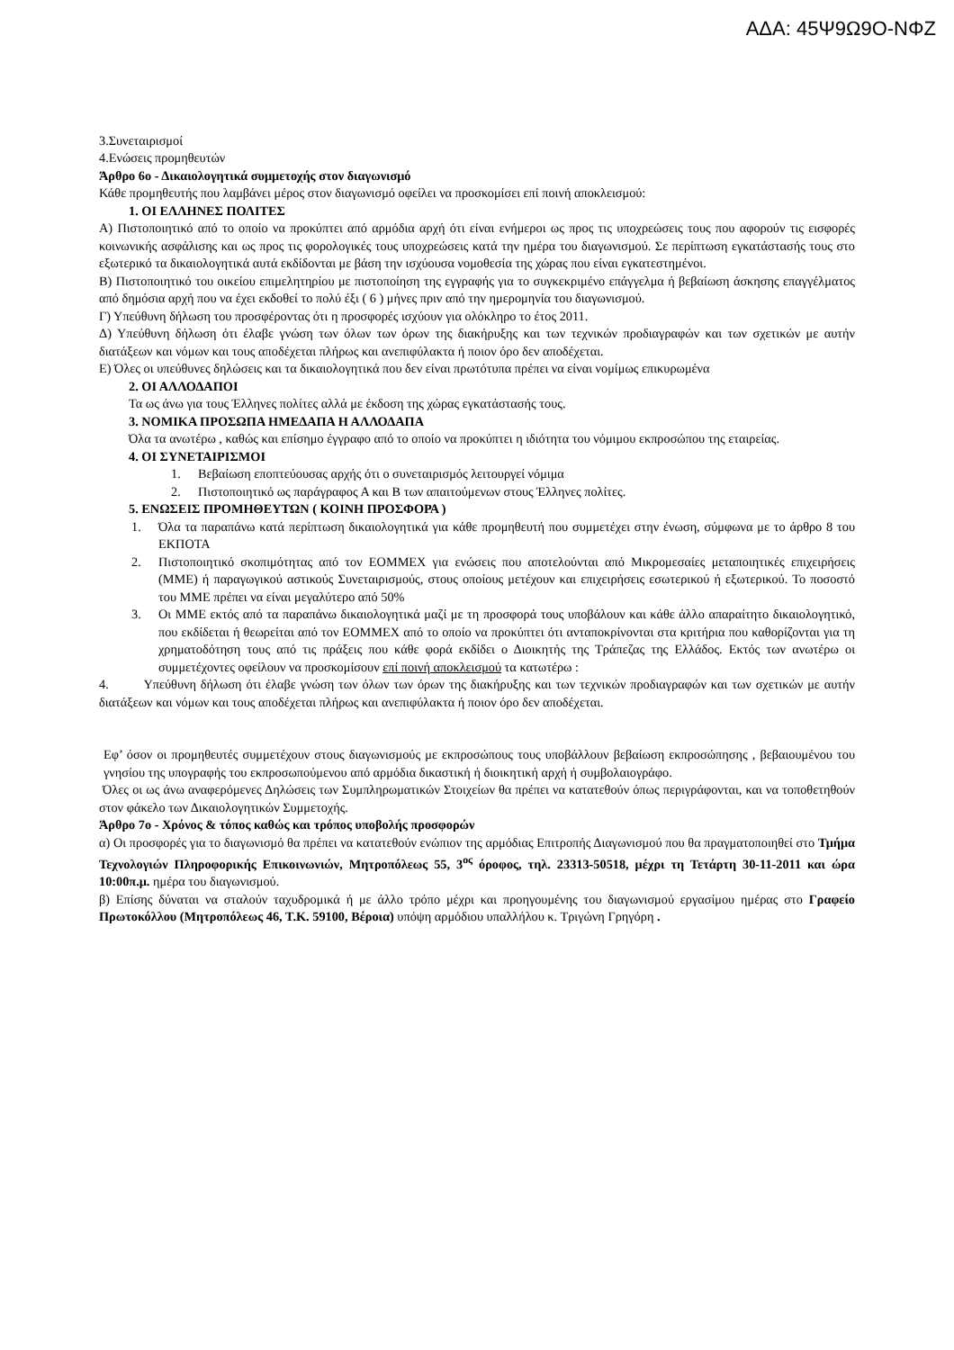ΑΔΑ: 45Ψ9Ω9Ο-ΝΦΖ
3.Συνεταιρισμοί
4.Ενώσεις προμηθευτών
Άρθρο 6ο - Δικαιολογητικά συμμετοχής στον διαγωνισμό
Κάθε προμηθευτής που λαμβάνει μέρος στον διαγωνισμό οφείλει να προσκομίσει επί ποινή αποκλεισμού:
1. ΟΙ ΕΛΛΗΝΕΣ ΠΟΛΙΤΕΣ
Α) Πιστοποιητικό από το οποίο να προκύπτει από αρμόδια αρχή ότι είναι ενήμεροι ως προς τις υποχρεώσεις τους που αφορούν τις εισφορές κοινωνικής ασφάλισης και ως προς τις φορολογικές τους υποχρεώσεις κατά την ημέρα του διαγωνισμού. Σε περίπτωση εγκατάστασής τους στο εξωτερικό τα δικαιολογητικά αυτά εκδίδονται με βάση την ισχύουσα νομοθεσία της χώρας που είναι εγκατεστημένοι.
Β) Πιστοποιητικό του οικείου επιμελητηρίου με πιστοποίηση της εγγραφής για το συγκεκριμένο επάγγελμα ή βεβαίωση άσκησης επαγγέλματος από δημόσια αρχή που να έχει εκδοθεί το πολύ έξι ( 6 ) μήνες πριν από την ημερομηνία του διαγωνισμού.
Γ) Υπεύθυνη δήλωση του προσφέροντας ότι η προσφορές ισχύουν για ολόκληρο το έτος 2011.
Δ) Υπεύθυνη δήλωση ότι έλαβε γνώση των όλων των όρων της διακήρυξης και των τεχνικών προδιαγραφών και των σχετικών με αυτήν διατάξεων και νόμων και τους αποδέχεται πλήρως και ανεπιφύλακτα ή ποιον όρο δεν αποδέχεται.
Ε) Όλες οι υπεύθυνες δηλώσεις και τα δικαιολογητικά που δεν είναι πρωτότυπα πρέπει να είναι νομίμως επικυρωμένα
2. ΟΙ ΑΛΛΟΔΑΠΟΙ
Τα ως άνω για τους Έλληνες πολίτες αλλά με έκδοση της χώρας εγκατάστασής τους.
3. ΝΟΜΙΚΑ ΠΡΟΣΩΠΑ ΗΜΕΔΑΠΑ Η ΑΛΛΟΔΑΠΑ
Όλα τα ανωτέρω , καθώς και επίσημο έγγραφο από το οποίο να προκύπτει η ιδιότητα του νόμιμου εκπροσώπου της εταιρείας.
4. ΟΙ ΣΥΝΕΤΑΙΡΙΣΜΟΙ
1. Βεβαίωση εποπτεύουσας αρχής ότι ο συνεταιρισμός λειτουργεί νόμιμα
2. Πιστοποιητικό ως παράγραφος Α και Β των απαιτούμενων στους Έλληνες πολίτες.
5. ΕΝΩΣΕΙΣ ΠΡΟΜΗΘΕΥΤΩΝ ( ΚΟΙΝΗ ΠΡΟΣΦΟΡΑ )
1. Όλα τα παραπάνω κατά περίπτωση δικαιολογητικά για κάθε προμηθευτή που συμμετέχει στην ένωση, σύμφωνα με το άρθρο 8 του ΕΚΠΟΤΑ
2. Πιστοποιητικό σκοπιμότητας από τον ΕΟΜΜΕΧ για ενώσεις που αποτελούνται από Μικρομεσαίες μεταποιητικές επιχειρήσεις (ΜΜΕ) ή παραγωγικού αστικούς Συνεταιρισμούς, στους οποίους μετέχουν και επιχειρήσεις εσωτερικού ή εξωτερικού. Το ποσοστό του ΜΜΕ πρέπει να είναι μεγαλύτερο από 50%
3. Οι ΜΜΕ εκτός από τα παραπάνω δικαιολογητικά μαζί με τη προσφορά τους υποβάλουν και κάθε άλλο απαραίτητο δικαιολογητικό, που εκδίδεται ή θεωρείται από τον ΕΟΜΜΕΧ από το οποίο να προκύπτει ότι ανταποκρίνονται στα κριτήρια που καθορίζονται για τη χρηματοδότηση τους από τις πράξεις που κάθε φορά εκδίδει ο Διοικητής της Τράπεζας της Ελλάδος. Εκτός των ανωτέρω οι συμμετέχοντες οφείλουν να προσκομίσουν επί ποινή αποκλεισμού τα κατωτέρω :
4. Υπεύθυνη δήλωση ότι έλαβε γνώση των όλων των όρων της διακήρυξης και των τεχνικών προδιαγραφών και των σχετικών με αυτήν διατάξεων και νόμων και τους αποδέχεται πλήρως και ανεπιφύλακτα ή ποιον όρο δεν αποδέχεται.
Εφ’ όσον οι προμηθευτές συμμετέχουν στους διαγωνισμούς με εκπροσώπους τους υποβάλλουν βεβαίωση εκπροσώπησης , βεβαιουμένου του γνησίου της υπογραφής του εκπροσωπούμενου από αρμόδια δικαστική ή διοικητική αρχή ή συμβολαιογράφο.
Όλες οι ως άνω αναφερόμενες Δηλώσεις των Συμπληρωματικών Στοιχείων θα πρέπει να κατατεθούν όπως περιγράφονται, και να τοποθετηθούν στον φάκελο των Δικαιολογητικών Συμμετοχής.
Άρθρο 7ο - Χρόνος & τόπος καθώς και τρόπος υποβολής προσφορών
α) Οι προσφορές για το διαγωνισμό θα πρέπει να κατατεθούν ενώπιον της αρμόδιας Επιτροπής Διαγωνισμού που θα πραγματοποιηθεί στο Τμήμα Τεχνολογιών Πληροφορικής Επικοινωνιών, Μητροπόλεως 55, 3<sup>ος</sup> όροφος, τηλ. 23313-50518, μέχρι τη Τετάρτη 30-11-2011 και ώρα 10:00π.μ. ημέρα του διαγωνισμού.
β) Επίσης δύναται να σταλούν ταχυδρομικά ή με άλλο τρόπο μέχρι και προηγουμένης του διαγωνισμού εργασίμου ημέρας στο Γραφείο Πρωτοκόλλου (Μητροπόλεως 46, Τ.Κ. 59100, Βέροια) υπόψη αρμόδιου υπαλλήλου κ. Τριγώνη Γρηγόρη .